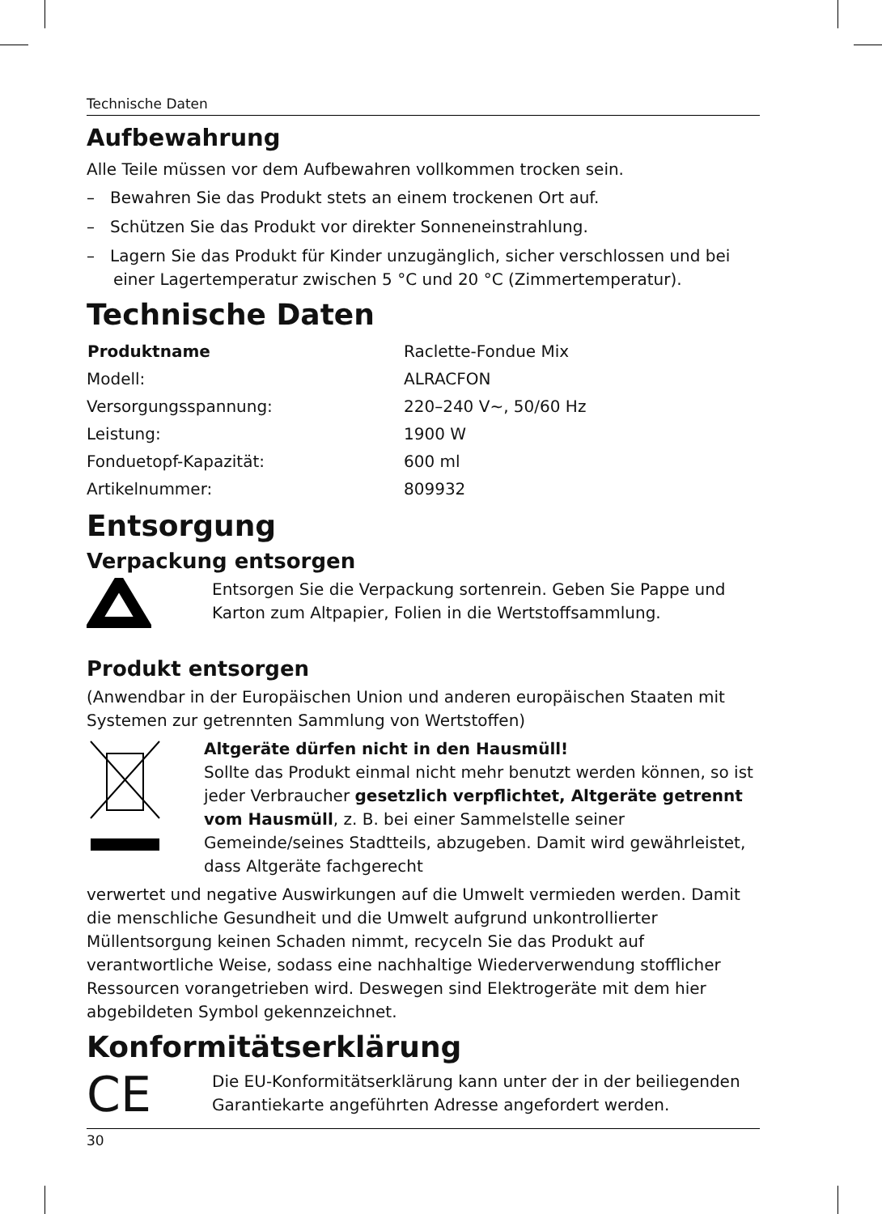Technische Daten
Aufbewahrung
Alle Teile müssen vor dem Aufbewahren vollkommen trocken sein.
– Bewahren Sie das Produkt stets an einem trockenen Ort auf.
– Schützen Sie das Produkt vor direkter Sonneneinstrahlung.
– Lagern Sie das Produkt für Kinder unzugänglich, sicher verschlossen und bei einer Lagertemperatur zwischen 5 °C und 20 °C (Zimmertemperatur).
Technische Daten
| Produktname | Raclette-Fondue Mix |
| Modell: | ALRACFON |
| Versorgungsspannung: | 220–240 V~, 50/60 Hz |
| Leistung: | 1900 W |
| Fonduetopf-Kapazität: | 600 ml |
| Artikelnummer: | 809932 |
Entsorgung
Verpackung entsorgen
Entsorgen Sie die Verpackung sortenrein. Geben Sie Pappe und Karton zum Altpapier, Folien in die Wertstoffsammlung.
Produkt entsorgen
(Anwendbar in der Europäischen Union und anderen europäischen Staaten mit Systemen zur getrennten Sammlung von Wertstoffen)
Altgeräte dürfen nicht in den Hausmüll!
Sollte das Produkt einmal nicht mehr benutzt werden können, so ist jeder Verbraucher gesetzlich verpflichtet, Altgeräte getrennt vom Hausmüll, z. B. bei einer Sammelstelle seiner Gemeinde/seines Stadtteils, abzugeben. Damit wird gewährleistet, dass Altgeräte fachgerecht
verwertet und negative Auswirkungen auf die Umwelt vermieden werden. Damit die menschliche Gesundheit und die Umwelt aufgrund unkontrollierter Müllentsorgung keinen Schaden nimmt, recyceln Sie das Produkt auf verantwortliche Weise, sodass eine nachhaltige Wiederverwendung stofflicher Ressourcen vorangetrieben wird. Deswegen sind Elektrogeräte mit dem hier abgebildeten Symbol gekennzeichnet.
Konformitätserklärung
CE
Die EU-Konformitätserklärung kann unter der in der beiliegenden Garantiekarte angeführten Adresse angefordert werden.
30